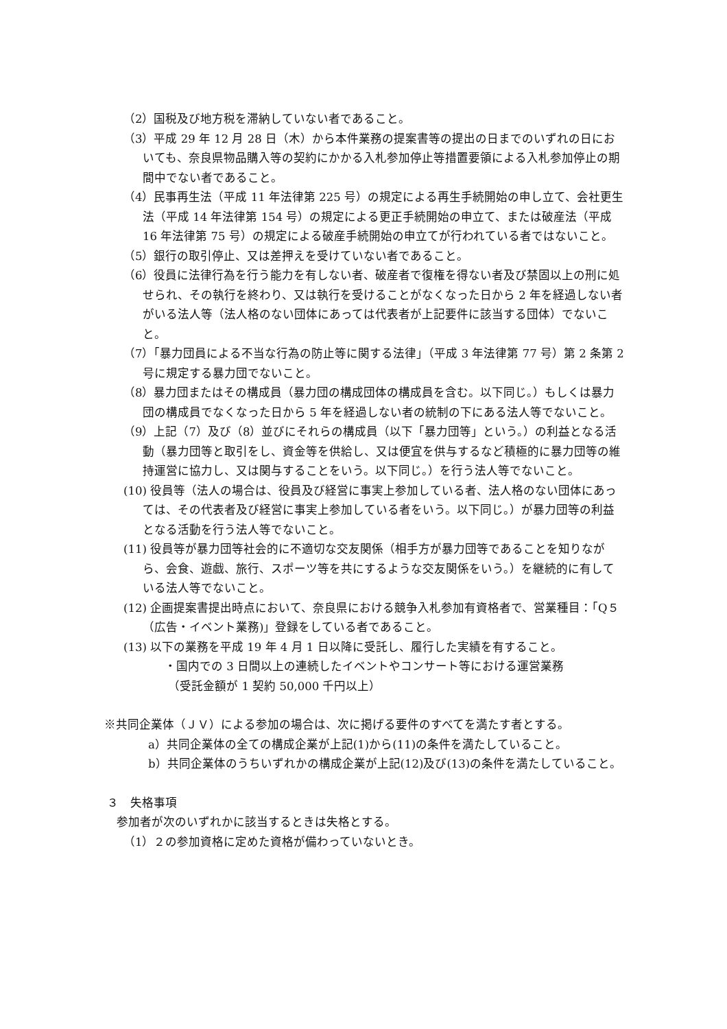（2）国税及び地方税を滞納していない者であること。
（3）平成 29 年 12 月 28 日（木）から本件業務の提案書等の提出の日までのいずれの日においても、奈良県物品購入等の契約にかかる入札参加停止等措置要領による入札参加停止の期間中でない者であること。
（4）民事再生法（平成 11 年法律第 225 号）の規定による再生手続開始の申し立て、会社更生法（平成 14 年法律第 154 号）の規定による更正手続開始の申立て、または破産法（平成 16 年法律第 75 号）の規定による破産手続開始の申立てが行われている者ではないこと。
（5）銀行の取引停止、又は差押えを受けていない者であること。
（6）役員に法律行為を行う能力を有しない者、破産者で復権を得ない者及び禁固以上の刑に処せられ、その執行を終わり、又は執行を受けることがなくなった日から 2 年を経過しない者がいる法人等（法人格のない団体にあっては代表者が上記要件に該当する団体）でないこと。
（7）「暴力団員による不当な行為の防止等に関する法律」（平成 3 年法律第 77 号）第 2 条第 2 号に規定する暴力団でないこと。
（8）暴力団またはその構成員（暴力団の構成団体の構成員を含む。以下同じ。）もしくは暴力団の構成員でなくなった日から 5 年を経過しない者の統制の下にある法人等でないこと。
（9）上記（7）及び（8）並びにそれらの構成員（以下「暴力団等」という。）の利益となる活動（暴力団等と取引をし、資金等を供給し、又は便宜を供与するなど積極的に暴力団等の維持運営に協力し、又は関与することをいう。以下同じ。）を行う法人等でないこと。
(10) 役員等（法人の場合は、役員及び経営に事実上参加している者、法人格のない団体にあっては、その代表者及び経営に事実上参加している者をいう。以下同じ。）が暴力団等の利益となる活動を行う法人等でないこと。
(11) 役員等が暴力団等社会的に不適切な交友関係（相手方が暴力団等であることを知りながら、会食、遊戯、旅行、スポーツ等を共にするような交友関係をいう。）を継続的に有している法人等でないこと。
(12) 企画提案書提出時点において、奈良県における競争入札参加有資格者で、営業種目：「Q５（広告・イベント業務)」登録をしている者であること。
(13) 以下の業務を平成 19 年 4 月 1 日以降に受託し、履行した実績を有すること。
・国内での 3 日間以上の連続したイベントやコンサート等における運営業務
（受託金額が 1 契約 50,000 千円以上）
※共同企業体（ＪＶ）による参加の場合は、次に掲げる要件のすべてを満たす者とする。
a）共同企業体の全ての構成企業が上記(1)から(11)の条件を満たしていること。
b）共同企業体のうちいずれかの構成企業が上記(12)及び(13)の条件を満たしていること。
３　失格事項
参加者が次のいずれかに該当するときは失格とする。
（1）２の参加資格に定めた資格が備わっていないとき。